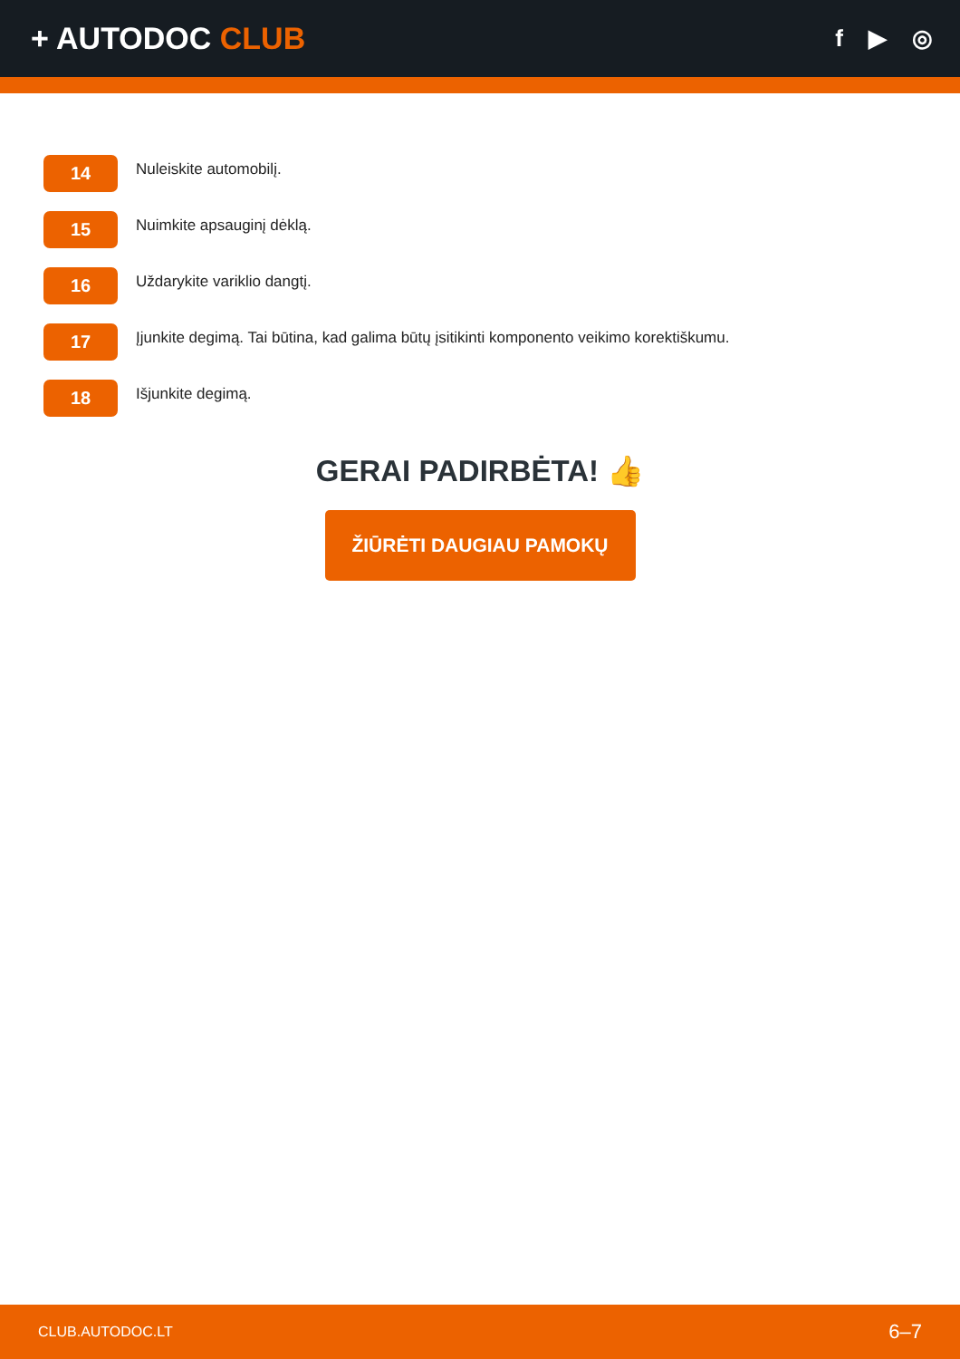+ AUTODOC CLUB
f ▶ ◎
14
Nuleiskite automobilį.
15
Nuimkite apsauginį dėklą.
16
Uždarykite variklio dangtį.
17
Įjunkite degimą. Tai būtina, kad galima būtų įsitikinti komponento veikimo korektiškumu.
18
Išjunkite degimą.
GERAI PADIRBĖTA! 👍
ŽIŪRĖTI DAUGIAU PAMOKŲ
CLUB.AUTODOC.LT 6–7